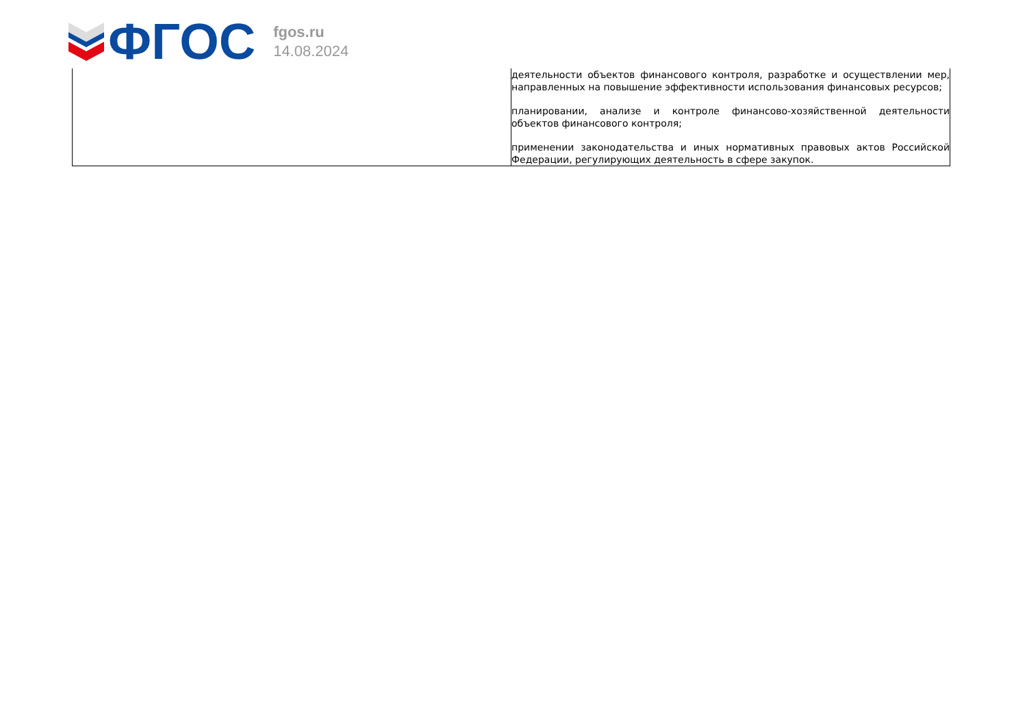ФГОС
fgos.ru
14.08.2024
| | деятельности объектов финансового контроля, разработке и осуществлении мер, направленных на повышение эффективности использования финансовых ресурсов; планировании, анализе и контроле финансово-хозяйственной деятельности объектов финансового контроля; применении законодательства и иных нормативных правовых актов Российской Федерации, регулирующих деятельность в сфере закупок. |